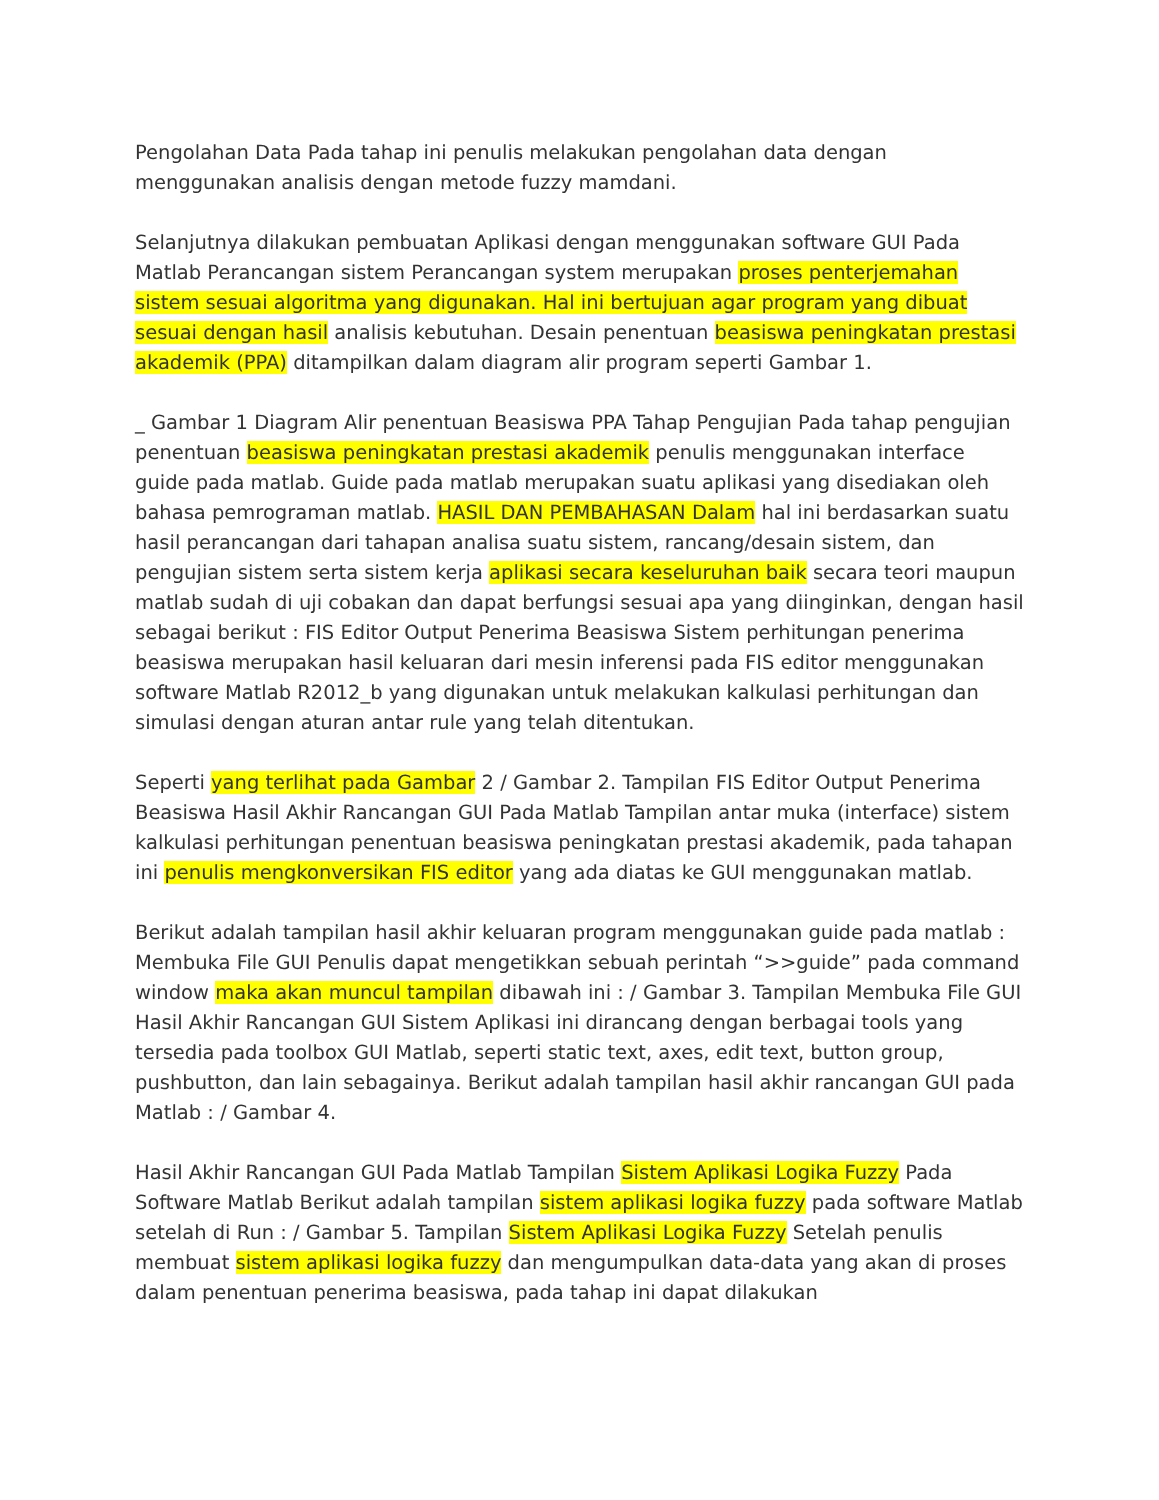Pengolahan Data Pada tahap ini penulis melakukan pengolahan data dengan menggunakan analisis dengan metode fuzzy mamdani.
Selanjutnya dilakukan pembuatan Aplikasi dengan menggunakan software GUI Pada Matlab Perancangan sistem Perancangan system merupakan proses penterjemahan sistem sesuai algoritma yang digunakan. Hal ini bertujuan agar program yang dibuat sesuai dengan hasil analisis kebutuhan. Desain penentuan beasiswa peningkatan prestasi akademik (PPA) ditampilkan dalam diagram alir program seperti Gambar 1.
_ Gambar 1 Diagram Alir penentuan Beasiswa PPA Tahap Pengujian Pada tahap pengujian penentuan beasiswa peningkatan prestasi akademik penulis menggunakan interface guide pada matlab. Guide pada matlab merupakan suatu aplikasi yang disediakan oleh bahasa pemrograman matlab. HASIL DAN PEMBAHASAN Dalam hal ini berdasarkan suatu hasil perancangan dari tahapan analisa suatu sistem, rancang/desain sistem, dan pengujian sistem serta sistem kerja aplikasi secara keseluruhan baik secara teori maupun matlab sudah di uji cobakan dan dapat berfungsi sesuai apa yang diinginkan, dengan hasil sebagai berikut : FIS Editor Output Penerima Beasiswa Sistem perhitungan penerima beasiswa merupakan hasil keluaran dari mesin inferensi pada FIS editor menggunakan software Matlab R2012_b yang digunakan untuk melakukan kalkulasi perhitungan dan simulasi dengan aturan antar rule yang telah ditentukan.
Seperti yang terlihat pada Gambar 2 / Gambar 2. Tampilan FIS Editor Output Penerima Beasiswa Hasil Akhir Rancangan GUI Pada Matlab Tampilan antar muka (interface) sistem kalkulasi perhitungan penentuan beasiswa peningkatan prestasi akademik, pada tahapan ini penulis mengkonversikan FIS editor yang ada diatas ke GUI menggunakan matlab.
Berikut adalah tampilan hasil akhir keluaran program menggunakan guide pada matlab : Membuka File GUI Penulis dapat mengetikkan sebuah perintah “>>guide” pada command window maka akan muncul tampilan dibawah ini : / Gambar 3. Tampilan Membuka File GUI Hasil Akhir Rancangan GUI Sistem Aplikasi ini dirancang dengan berbagai tools yang tersedia pada toolbox GUI Matlab, seperti static text, axes, edit text, button group, pushbutton, dan lain sebagainya. Berikut adalah tampilan hasil akhir rancangan GUI pada Matlab : / Gambar 4.
Hasil Akhir Rancangan GUI Pada Matlab Tampilan Sistem Aplikasi Logika Fuzzy Pada Software Matlab Berikut adalah tampilan sistem aplikasi logika fuzzy pada software Matlab setelah di Run : / Gambar 5. Tampilan Sistem Aplikasi Logika Fuzzy Setelah penulis membuat sistem aplikasi logika fuzzy dan mengumpulkan data-data yang akan di proses dalam penentuan penerima beasiswa, pada tahap ini dapat dilakukan